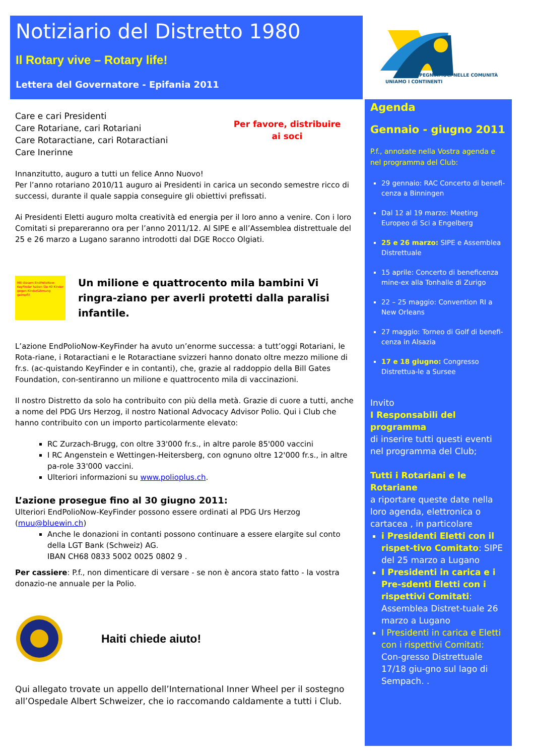Notiziario del Distretto 1980
Il Rotary vive – Rotary life!
Lettera del Governatore - Epifania 2011
IMPEGNIAMOCI NELLE COMUNITÀ
UNIAMO I CONTINENTI
Agenda
Gennaio - giugno 2011
P.f., annotate nella Vostra agenda e nel programma del Club:
29 gennaio: RAC Concerto di benefi-cenza a Binningen
Dal 12 al 19 marzo: Meeting Europeo di Sci a Engelberg
25 e 26 marzo: SIPE e Assemblea Distrettuale
15 aprile: Concerto di beneficenza mine-ex alla Tonhalle di Zurigo
22 – 25 maggio: Convention RI a New Orleans
27 maggio: Torneo di Golf di benefi-cenza in Alsazia
17 e 18 giugno: Congresso Distrettua-le a Sursee
Invito
I Responsabili del programma
di inserire tutti questi eventi nel programma del Club;
Tutti i Rotariani e le Rotariane
a riportare queste date nella loro agenda, elettronica o cartacea , in particolare
i Presidenti Eletti con il rispet-tivo Comitato: SIPE del 25 marzo a Lugano
I Presidenti in carica e i Pre-sdenti Eletti con i rispettivi Comitati: Assemblea Distret-tuale 26 marzo a Lugano
I Presidenti in carica e Eletti con i rispettivi Comitati: Con-gresso Distrettuale 17/18 giu-gno sul lago di Sempach. .
Per favore, distribuire
ai soci
Care e cari Presidenti
Care Rotariane, cari Rotariani
Care Rotaractiane, cari Rotaractiani
Care Inerinne
Innanzitutto, auguro a tutti un felice Anno Nuovo!
Per l’anno rotariano 2010/11 auguro ai Presidenti in carica un secondo semestre ricco di successi, durante il quale sappia conseguire gli obiettivi prefissati.
Ai Presidenti Eletti auguro molta creatività ed energia per il loro anno a venire. Con i loro Comitati si prepareranno ora per l’anno 2011/12. Al SIPE e all’Assemblea distrettuale del 25 e 26 marzo a Lugano saranno introdotti dal DGE Rocco Olgiati.
Mit diesem EndPolioNow-KeyFinder haben Sie 40 Kinder gegen Kinderlähmung geimpft!
Un milione e quattrocento mila bambini Vi ringra-ziano per averli protetti dalla paralisi infantile.
L’azione EndPolioNow-KeyFinder ha avuto un’enorme successa: a tutt’oggi Rotariani, le Rota-riane, i Rotaractiani e le Rotaractiane svizzeri hanno donato oltre mezzo milione di fr.s. (ac-quistando KeyFinder e in contanti), che, grazie al raddoppio della Bill Gates Foundation, con-sentiranno un milione e quattrocento mila di vaccinazioni.
Il nostro Distretto da solo ha contribuito con più della metà. Grazie di cuore a tutti, anche a nome del PDG Urs Herzog, il nostro National Advocacy Advisor Polio. Qui i Club che hanno contribuito con un importo particolarmente elevato:
RC Zurzach-Brugg, con oltre 33'000 fr.s., in altre parole 85'000 vaccini
I RC Angenstein e Wettingen-Heitersberg, con ognuno oltre 12'000 fr.s., in altre pa-role 33'000 vaccini.
Ulteriori informazioni su www.polioplus.ch.
L’azione prosegue fino al 30 giugno 2011:
Ulteriori EndPolioNow-KeyFinder possono essere ordinati al PDG Urs Herzog (muu@bluewin.ch)
Anche le donazioni in contanti possono continuare a essere elargite sul conto della LGT Bank (Schweiz) AG.
IBAN CH68 0833 5002 0025 0802 9 .
Per cassiere: P.f., non dimenticare di versare - se non è ancora stato fatto - la vostra donazio-ne annuale per la Polio.
Haiti chiede aiuto!
Qui allegato trovate un appello dell’International Inner Wheel per il sostegno all’Ospedale Albert Schweizer, che io raccomando caldamente a tutti i Club.